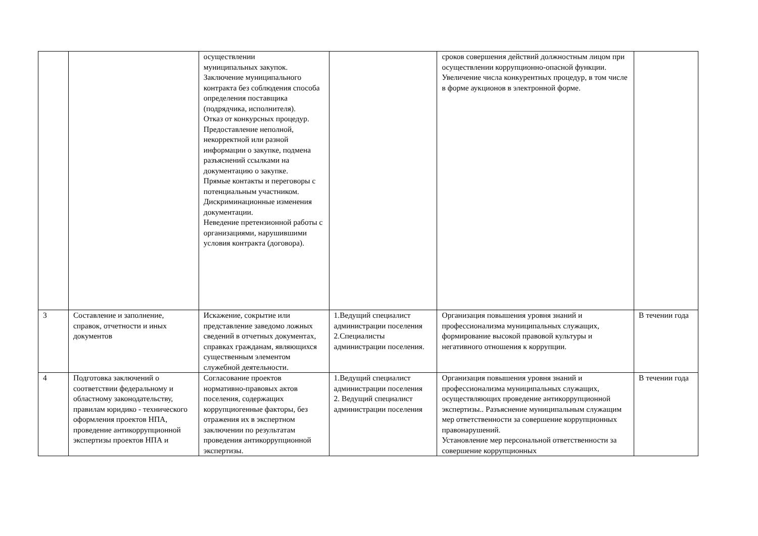| | | осуществлении муниципальных закупок. Заключение муниципального контракта без соблюдения способа определения поставщика (подрядчика, исполнителя). Отказ от конкурсных процедур. Предоставление неполной, некорректной или разной информации о закупке, подмена разъяснений ссылками на документацию о закупке. Прямые контакты и переговоры с потенциальным участником. Дискриминационные изменения документации. Неведение претензионной работы с организациями, нарушившими условия контракта (договора). | | сроков совершения действий должностным лицом при осуществлении коррупционно-опасной функции. Увеличение числа конкурентных процедур, в том числе в форме аукционов в электронной форме. | |
| 3 | Составление и заполнение, справок, отчетности и иных документов | Искажение, сокрытие или представление заведомо ложных сведений в отчетных документах, справках гражданам, являющихся существенным элементом служебной деятельности. | 1.Ведущий специалист администрации поселения 2.Специалисты администрации поселения. | Организация повышения уровня знаний и профессионализма муниципальных служащих, формирование высокой правовой культуры и негативного отношения к коррупции. | В течении года |
| 4 | Подготовка заключений о соответствии федеральному и областному законодательству, правилам юридико - технического оформления проектов НПА, проведение антикоррупционной экспертизы проектов НПА и | Согласование проектов нормативно-правовых актов поселения, содержащих коррупциогенные факторы, без отражения их в экспертном заключении по результатам проведения антикоррупционной экспертизы. | 1.Ведущий специалист администрации поселения 2. Ведущий специалист администрации поселения | Организация повышения уровня знаний и профессионализма муниципальных служащих, осуществляющих проведение антикоррупционной экспертизы.. Разъяснение муниципальным служащим мер ответственности за совершение коррупционных правонарушений. Установление мер персональной ответственности за совершение коррупционных | В течении года |